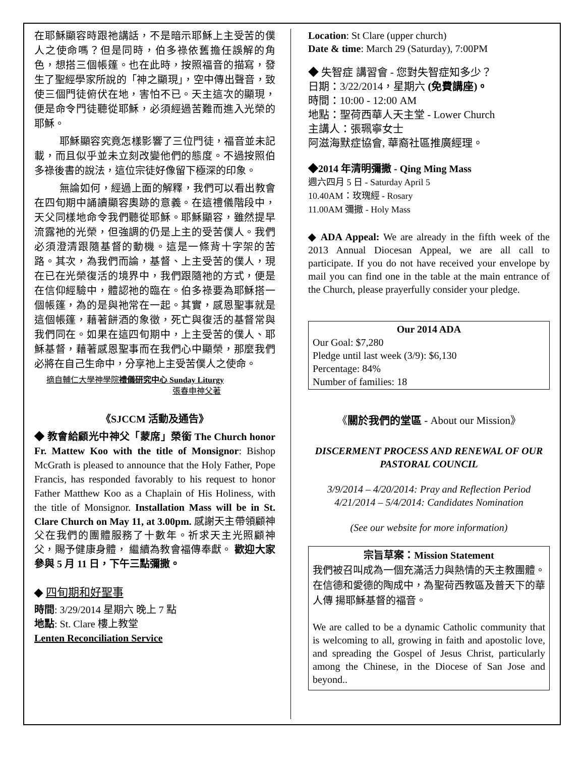在耶穌顯容時跟祂講話，不是暗示耶穌上主受苦的僕人之使命嗎？但是同時，伯多祿依舊擔任誤解的角色，想搭三個帳篷。也在此時，按照福音的描寫，發生了聖經學家所說的「神之顯現」，空中傳出聲音，致使三個門徒俯伏在地，害怕不已。天主這次的顯現，便是命令門徒聽從耶穌，必須經過苦難而進入光榮的耶穌。
耶穌顯容究竟怎樣影響了三位門徒，福音並未記載，而且似乎並未立刻改變他們的態度。不過按照伯多祿後書的說法，這位宗徒好像留下極深的印象。
無論如何，經過上面的解釋，我們可以看出教會在四旬期中誦讀顯容奧跡的意義。在這禮儀階段中，天父同樣地命令我們聽從耶穌。耶穌顯容，雖然提早流露祂的光榮，但強調的仍是上主的受苦僕人。我們必須澄清跟隨基督的動機。這是一條背十字架的苦路。其次，為我們而論，基督、上主受苦的僕人，現在已在光榮復活的境界中，我們跟隨祂的方式，便是在信仰經驗中，體認祂的臨在。伯多祿要為耶穌搭一個帳篷，為的是與祂常在一起。其實，感恩聖事就是這個帳篷，藉著餅酒的象徵，死亡與復活的基督常與我們同在。如果在這四旬期中，上主受苦的僕人、耶穌基督，藉著感恩聖事而在我們心中顯榮，那麼我們必將在自己生命中，分享祂上主受苦僕人之使命。
摘自輔仁大學神學院禮儀研究中心 Sunday Liturgy
張春申神父著
《SJCCM 活動及通告》
◆ 教會給顧光中神父「蒙席」榮銜 The Church honor Fr. Mattew Koo with the title of Monsignor: Bishop McGrath is pleased to announce that the Holy Father, Pope Francis, has responded favorably to his request to honor Father Matthew Koo as a Chaplain of His Holiness, with the title of Monsignor. Installation Mass will be in St. Clare Church on May 11, at 3.00pm. 感謝天主帶領顧神父在我們的團體服務了十數年。祈求天主光照顧神父，賜予健康身體， 繼續為教會福傳奉獻。 歡迎大家參與 5 月 11 日，下午三點彌撒。
◆ 四旬期和好聖事
時間: 3/29/2014 星期六 晚上 7 點
地點: St. Clare 樓上教堂
Lenten Reconciliation Service
Location: St Clare (upper church)
Date & time: March 29 (Saturday), 7:00PM
◆ 失智症 講習會 - 您對失智症知多少？
日期：3/22/2014，星期六 (免費講座)。
時間：10:00 - 12:00 AM
地點：聖荷西華人天主堂 - Lower Church
主講人：張珮寧女士
阿滋海默症協會, 華裔社區推廣經理。
◆2014 年清明彌撒 - Qing Ming Mass
週六四月 5 日 - Saturday April 5
10.40AM：玫瑰經 - Rosary
11.00AM 彌撒 - Holy Mass
◆ ADA Appeal: We are already in the fifth week of the 2013 Annual Diocesan Appeal, we are all call to participate. If you do not have received your envelope by mail you can find one in the table at the main entrance of the Church, please prayerfully consider your pledge.
Our 2014 ADA
Our Goal: $7,280
Pledge until last week (3/9): $6,130
Percentage: 84%
Number of families: 18
《關於我們的堂區 - About our Mission》
DISCERMENT PROCESS AND RENEWAL OF OUR PASTORAL COUNCIL
3/9/2014 – 4/20/2014: Pray and Reflection Period
4/21/2014 – 5/4/2014: Candidates Nomination
(See our website for more information)
宗旨草案：Mission Statement
我們被召叫成為一個充滿活力與熱情的天主教團體。在信德和愛德的陶成中，為聖荷西教區及普天下的華人傳 揚耶穌基督的福音。
We are called to be a dynamic Catholic community that is welcoming to all, growing in faith and apostolic love, and spreading the Gospel of Jesus Christ, particularly among the Chinese, in the Diocese of San Jose and beyond..